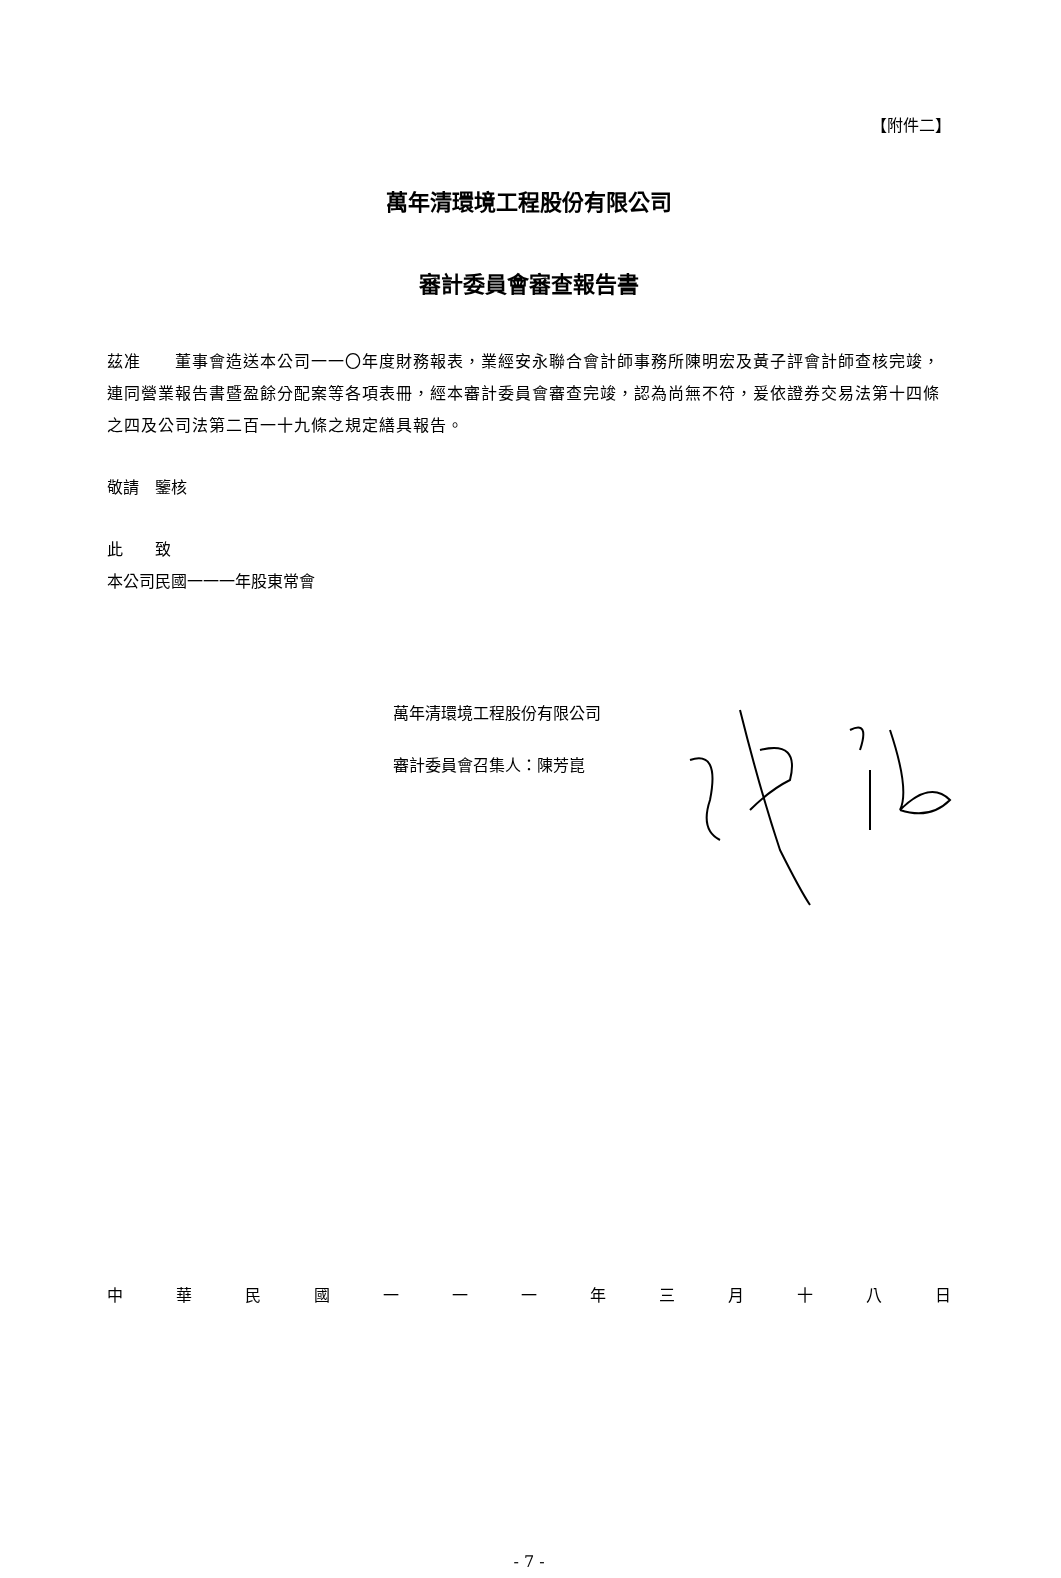【附件二】
萬年清環境工程股份有限公司
審計委員會審查報告書
茲准　　董事會造送本公司一一〇年度財務報表，業經安永聯合會計師事務所陳明宏及黃子評會計師查核完竣，連同營業報告書暨盈餘分配案等各項表冊，經本審計委員會審查完竣，認為尚無不符，爰依證券交易法第十四條之四及公司法第二百一十九條之規定繕具報告。
敬請　鑒核
此　　致
本公司民國一一一年股東常會
萬年清環境工程股份有限公司
審計委員會召集人：陳芳崑
中華民國一一一年三月十八日
- 7 -